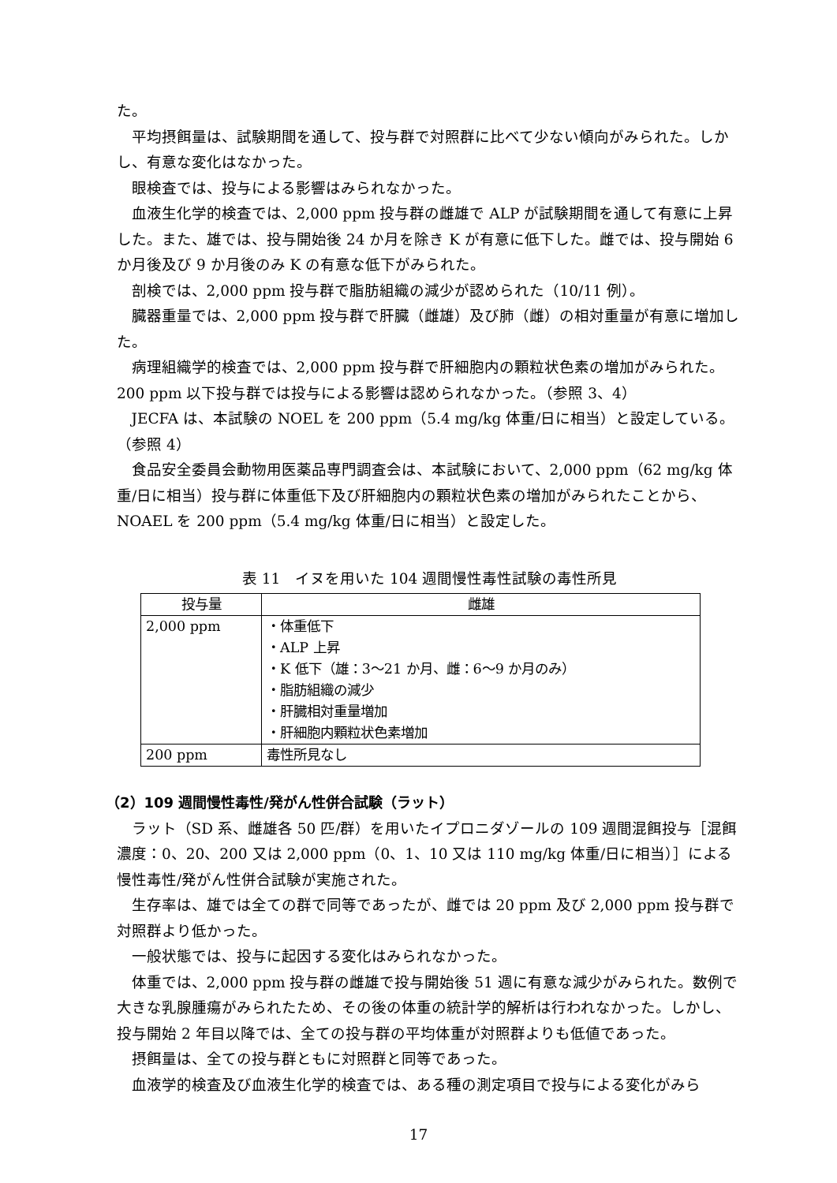た。
平均摂餌量は、試験期間を通して、投与群で対照群に比べて少ない傾向がみられた。しかし、有意な変化はなかった。
眼検査では、投与による影響はみられなかった。
血液生化学的検査では、2,000 ppm 投与群の雌雄で ALP が試験期間を通して有意に上昇した。また、雄では、投与開始後 24 か月を除き K が有意に低下した。雌では、投与開始 6 か月後及び 9 か月後のみ K の有意な低下がみられた。
剖検では、2,000 ppm 投与群で脂肪組織の減少が認められた（10/11 例）。
臓器重量では、2,000 ppm 投与群で肝臓（雌雄）及び肺（雌）の相対重量が有意に増加した。
病理組織学的検査では、2,000 ppm 投与群で肝細胞内の顆粒状色素の増加がみられた。200 ppm 以下投与群では投与による影響は認められなかった。（参照 3、4）
JECFA は、本試験の NOEL を 200 ppm（5.4 mg/kg 体重/日に相当）と設定している。（参照 4）
食品安全委員会動物用医薬品専門調査会は、本試験において、2,000 ppm（62 mg/kg 体重/日に相当）投与群に体重低下及び肝細胞内の顆粒状色素の増加がみられたことから、NOAEL を 200 ppm（5.4 mg/kg 体重/日に相当）と設定した。
表 11　イヌを用いた 104 週間慢性毒性試験の毒性所見
| 投与量 | 雌雄 |
| --- | --- |
| 2,000 ppm | ・体重低下 ・ALP 上昇 ・K 低下（雄：3～21 か月、雌：6～9 か月のみ） ・脂肪組織の減少 ・肝臓相対重量増加 ・肝細胞内顆粒状色素増加 |
| 200 ppm | 毒性所見なし |
（2）109 週間慢性毒性/発がん性併合試験（ラット）
ラット（SD 系、雌雄各 50 匹/群）を用いたイプロニダゾールの 109 週間混餌投与［混餌濃度：0、20、200 又は 2,000 ppm（0、1、10 又は 110 mg/kg 体重/日に相当）］による慢性毒性/発がん性併合試験が実施された。
生存率は、雄では全ての群で同等であったが、雌では 20 ppm 及び 2,000 ppm 投与群で対照群より低かった。
一般状態では、投与に起因する変化はみられなかった。
体重では、2,000 ppm 投与群の雌雄で投与開始後 51 週に有意な減少がみられた。数例で大きな乳腺腫瘍がみられたため、その後の体重の統計学的解析は行われなかった。しかし、投与開始 2 年目以降では、全ての投与群の平均体重が対照群よりも低値であった。
摂餌量は、全ての投与群ともに対照群と同等であった。
血液学的検査及び血液生化学的検査では、ある種の測定項目で投与による変化がみら
17